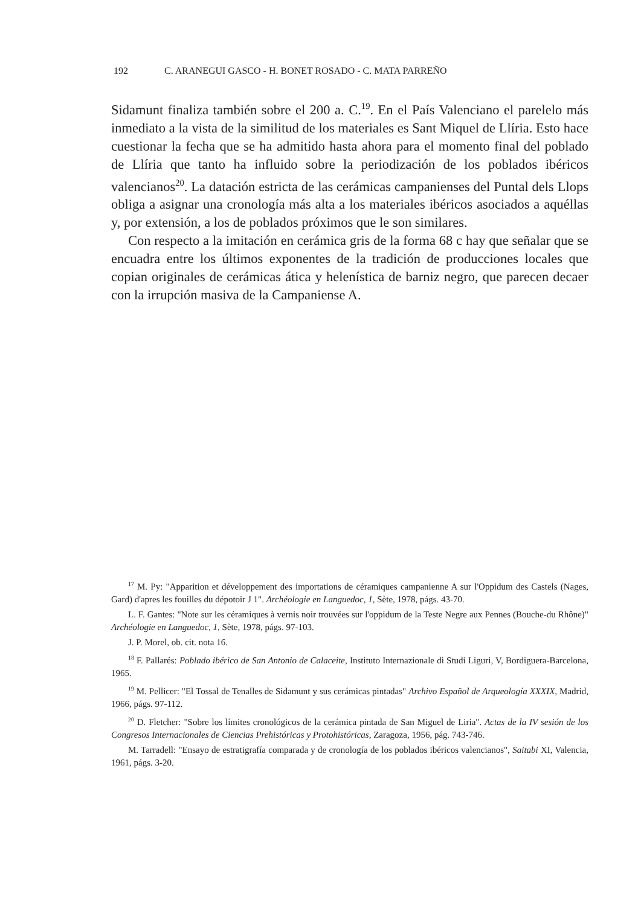192 C. ARANEGUI GASCO - H. BONET ROSADO - C. MATA PARREÑO
Sidamunt finaliza también sobre el 200 a. C.<sup>19</sup>. En el País Valenciano el parelelo más inmediato a la vista de la similitud de los materiales es Sant Miquel de Llíria. Esto hace cuestionar la fecha que se ha admitido hasta ahora para el momento final del poblado de Llíria que tanto ha influido sobre la periodización de los poblados ibéricos valencianos<sup>20</sup>. La datación estricta de las cerámicas campanienses del Puntal dels Llops obliga a asignar una cronología más alta a los materiales ibéricos asociados a aquéllas y, por extensión, a los de poblados próximos que le son similares.
Con respecto a la imitación en cerámica gris de la forma 68 c hay que señalar que se encuadra entre los últimos exponentes de la tradición de producciones locales que copian originales de cerámicas ática y helenística de barniz negro, que parecen decaer con la irrupción masiva de la Campaniense A.
<sup>17</sup> M. Py: "Apparition et développement des importations de céramiques campanienne A sur l'Oppidum des Castels (Nages, Gard) d'apres les fouilles du dépotoir J 1". Archéologie en Languedoc, 1, Sète, 1978, págs. 43-70.
L. F. Gantes: "Note sur les céramiques à vernis noir trouvées sur l'oppidum de la Teste Negre aux Pennes (Bouche-du Rhône)" Archéologie en Languedoc, 1, Sète, 1978, págs. 97-103.
J. P. Morel, ob. cit. nota 16.
<sup>18</sup> F. Pallarés: Poblado ibérico de San Antonio de Calaceite, Instituto Internazionale di Studi Liguri, V, Bordiguera-Barcelona, 1965.
<sup>19</sup> M. Pellicer: "El Tossal de Tenalles de Sidamunt y sus cerámicas pintadas" Archivo Español de Arqueología XXXIX, Madrid, 1966, págs. 97-112.
<sup>20</sup> D. Fletcher: "Sobre los límites cronológicos de la cerámica pintada de San Miguel de Liria". Actas de la IV sesión de los Congresos Internacionales de Ciencias Prehistóricas y Protohistóricas, Zaragoza, 1956, pág. 743-746.
M. Tarradell: "Ensayo de estratigrafía comparada y de cronología de los poblados ibéricos valencianos", Saitabi XI, Valencia, 1961, págs. 3-20.